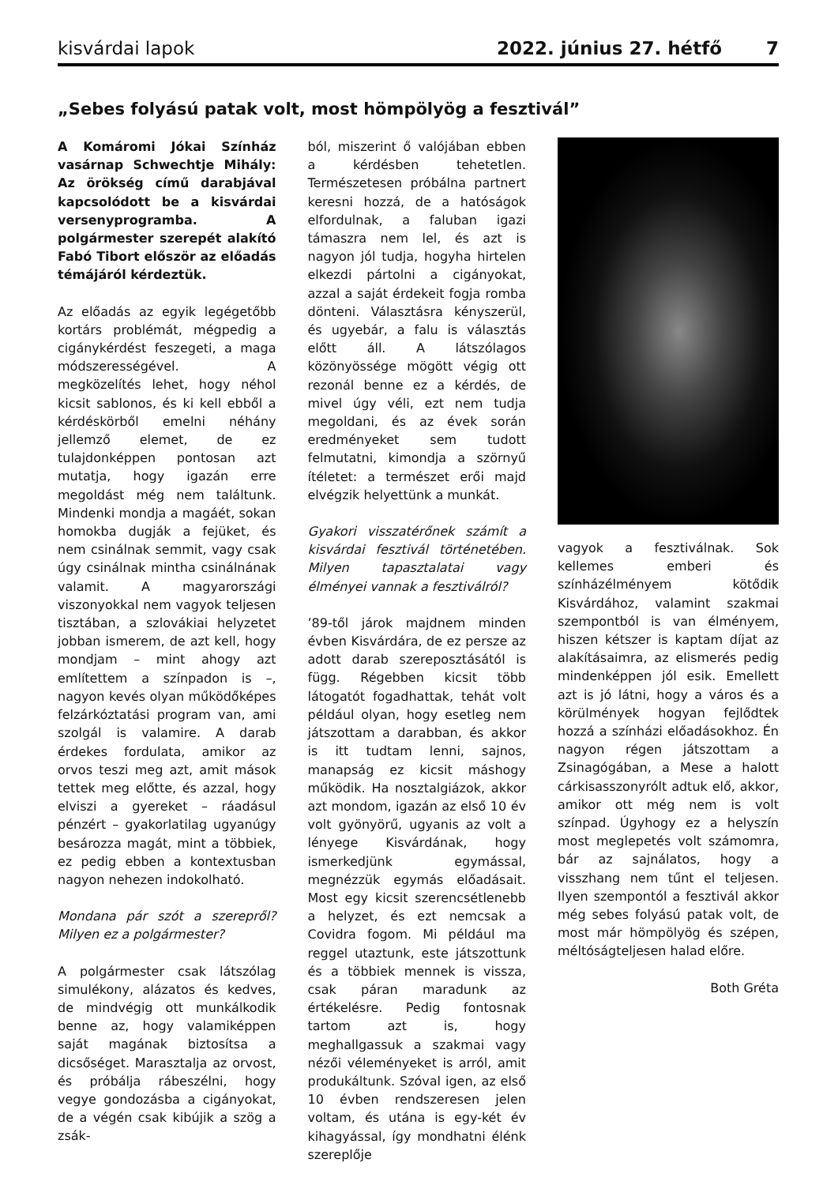kisvárdai lapok 2022. június 27. hétfő 7
„Sebes folyású patak volt, most hömpölyög a fesztivál”
A Komáromi Jókai Színház vasárnap Schwechtje Mihály: Az örökség című darabjával kapcsolódott be a kisvárdai versenyprogramba. A polgármester szerepét alakító Fabó Tibort először az előadás témájáról kérdeztük.
Az előadás az egyik legégetőbb kortárs problémát, mégpedig a cigánykérdést feszegeti, a maga módszerességével. A megközelítés lehet, hogy néhol kicsit sablonos, és ki kell ebből a kérdéskörből emelni néhány jellemző elemet, de ez tulajdonképpen pontosan azt mutatja, hogy igazán erre megoldást még nem találtunk. Mindenki mondja a magáét, sokan homokba dugják a fejüket, és nem csinálnak semmit, vagy csak úgy csinálnak mintha csinálnának valamit. A magyarországi viszonyokkal nem vagyok teljesen tisztában, a szlovákiai helyzetet jobban ismerem, de azt kell, hogy mondjam – mint ahogy azt említettem a színpadon is –, nagyon kevés olyan működőképes felzárkóztatási program van, ami szolgál is valamire. A darab érdekes fordulata, amikor az orvos teszi meg azt, amit mások tettek meg előtte, és azzal, hogy elviszi a gyereket – ráadásul pénzért – gyakorlatilag ugyanúgy besározza magát, mint a többiek, ez pedig ebben a kontextusban nagyon nehezen indokolható.
Mondana pár szót a szerepről? Milyen ez a polgármester?
A polgármester csak látszólag simulékony, alázatos és kedves, de mindvégig ott munkálkodik benne az, hogy valamiképpen saját magának biztosítsa a dicsőséget. Marasztalja az orvost, és próbálja rábeszélni, hogy vegye gondozásba a cigányokat, de a végén csak kibújik a szög a zsák-
ból, miszerint ő valójában ebben a kérdésben tehetetlen. Természetesen próbálna partnert keresni hozzá, de a hatóságok elfordulnak, a faluban igazi támaszra nem lel, és azt is nagyon jól tudja, hogyha hirtelen elkezdi pártolni a cigányokat, azzal a saját érdekeit fogja romba dönteni. Választásra kényszerül, és ugyebár, a falu is választás előtt áll. A látszólagos közönyössége mögött végig ott rezonál benne ez a kérdés, de mivel úgy véli, ezt nem tudja megoldani, és az évek során eredményeket sem tudott felmutatni, kimondja a szörnyű ítéletet: a természet erői majd elvégzik helyettünk a munkát.
Gyakori visszatérőnek számít a kisvárdai fesztivál történetében. Milyen tapasztalatai vagy élményei vannak a fesztiválról?
’89-től járok majdnem minden évben Kisvárdára, de ez persze az adott darab szereposztásától is függ. Régebben kicsit több látogatót fogadhattak, tehát volt például olyan, hogy esetleg nem játszottam a darabban, és akkor is itt tudtam lenni, sajnos, manapság ez kicsit máshogy működik. Ha nosztalgiázok, akkor azt mondom, igazán az első 10 év volt gyönyörű, ugyanis az volt a lényege Kisvárdának, hogy ismerkedjünk egymással, megnézzük egymás előadásait. Most egy kicsit szerencsétlenebb a helyzet, és ezt nemcsak a Covidra fogom. Mi például ma reggel utaztunk, este játszottunk és a többiek mennek is vissza, csak páran maradunk az értékelésre. Pedig fontosnak tartom azt is, hogy meghallgassuk a szakmai vagy nézői véleményeket is arról, amit produkáltunk. Szóval igen, az első 10 évben rendszeresen jelen voltam, és utána is egy-két év kihagyással, így mondhatni élénk szereplője
vagyok a fesztiválnak. Sok kellemes emberi és színházélményem kötődik Kisvárdához, valamint szakmai szempontból is van élményem, hiszen kétszer is kaptam díjat az alakításaimra, az elismerés pedig mindenképpen jól esik. Emellett azt is jó látni, hogy a város és a körülmények hogyan fejlődtek hozzá a színházi előadásokhoz. Én nagyon régen játszottam a Zsinagógában, a Mese a halott cárkisasszonyrólt adtuk elő, akkor, amikor ott még nem is volt színpad. Úgyhogy ez a helyszín most meglepetés volt számomra, bár az sajnálatos, hogy a visszhang nem tűnt el teljesen. Ilyen szempontól a fesztivál akkor még sebes folyású patak volt, de most már hömpölyög és szépen, méltóságteljesen halad előre.
Both Gréta